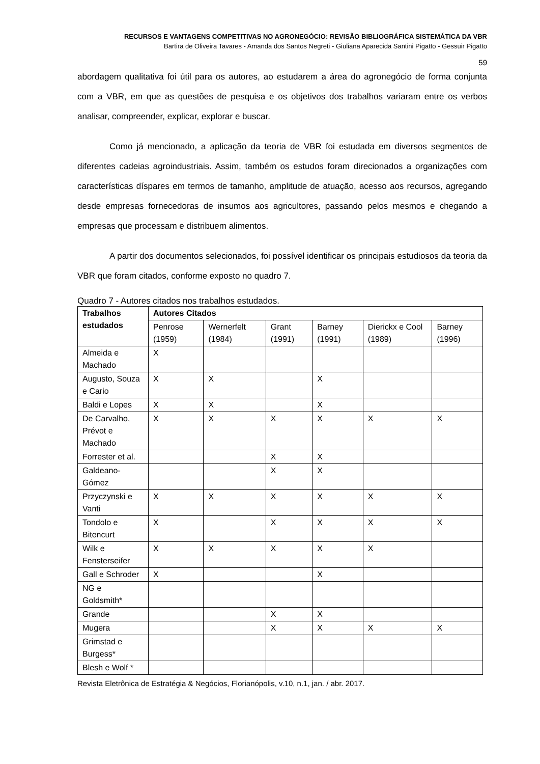RECURSOS E VANTAGENS COMPETITIVAS NO AGRONEGÓCIO: REVISÃO BIBLIOGRÁFICA SISTEMÁTICA DA VBR
Bartira de Oliveira Tavares - Amanda dos Santos Negreti - Giuliana Aparecida Santini Pigatto - Gessuir Pigatto
59
abordagem qualitativa foi útil para os autores, ao estudarem a área do agronegócio de forma conjunta com a VBR, em que as questões de pesquisa e os objetivos dos trabalhos variaram entre os verbos analisar, compreender, explicar, explorar e buscar.
Como já mencionado, a aplicação da teoria de VBR foi estudada em diversos segmentos de diferentes cadeias agroindustriais. Assim, também os estudos foram direcionados a organizações com características díspares em termos de tamanho, amplitude de atuação, acesso aos recursos, agregando desde empresas fornecedoras de insumos aos agricultores, passando pelos mesmos e chegando a empresas que processam e distribuem alimentos.
A partir dos documentos selecionados, foi possível identificar os principais estudiosos da teoria da VBR que foram citados, conforme exposto no quadro 7.
Quadro 7 - Autores citados nos trabalhos estudados.
| Trabalhos estudados | Autores Citados | | | | | |
| --- | --- | --- | --- | --- | --- | --- |
| | Penrose (1959) | Wernerfelt (1984) | Grant (1991) | Barney (1991) | Dierickx e Cool (1989) | Barney (1996) |
| Almeida e Machado | X | | | | | |
| Augusto, Souza e Cario | X | X | | X | | |
| Baldi e Lopes | X | X | | X | | |
| De Carvalho, Prévot e Machado | X | X | X | X | X | X |
| Forrester et al. | | | X | X | | |
| Galdeano-Gómez | | | X | X | | |
| Przyczynski e Vanti | X | X | X | X | X | X |
| Tondolo e Bitencurt | X | | X | X | X | X |
| Wilk e Fensterseifer | X | X | X | X | X | |
| Gall e Schroder | X | | | X | | |
| NG e Goldsmith* | | | | | | |
| Grande | | | X | X | | |
| Mugera | | | X | X | X | X |
| Grimstad e Burgess* | | | | | | |
| Blesh e Wolf * | | | | | | |
Revista Eletrônica de Estratégia & Negócios, Florianópolis, v.10, n.1, jan. / abr. 2017.